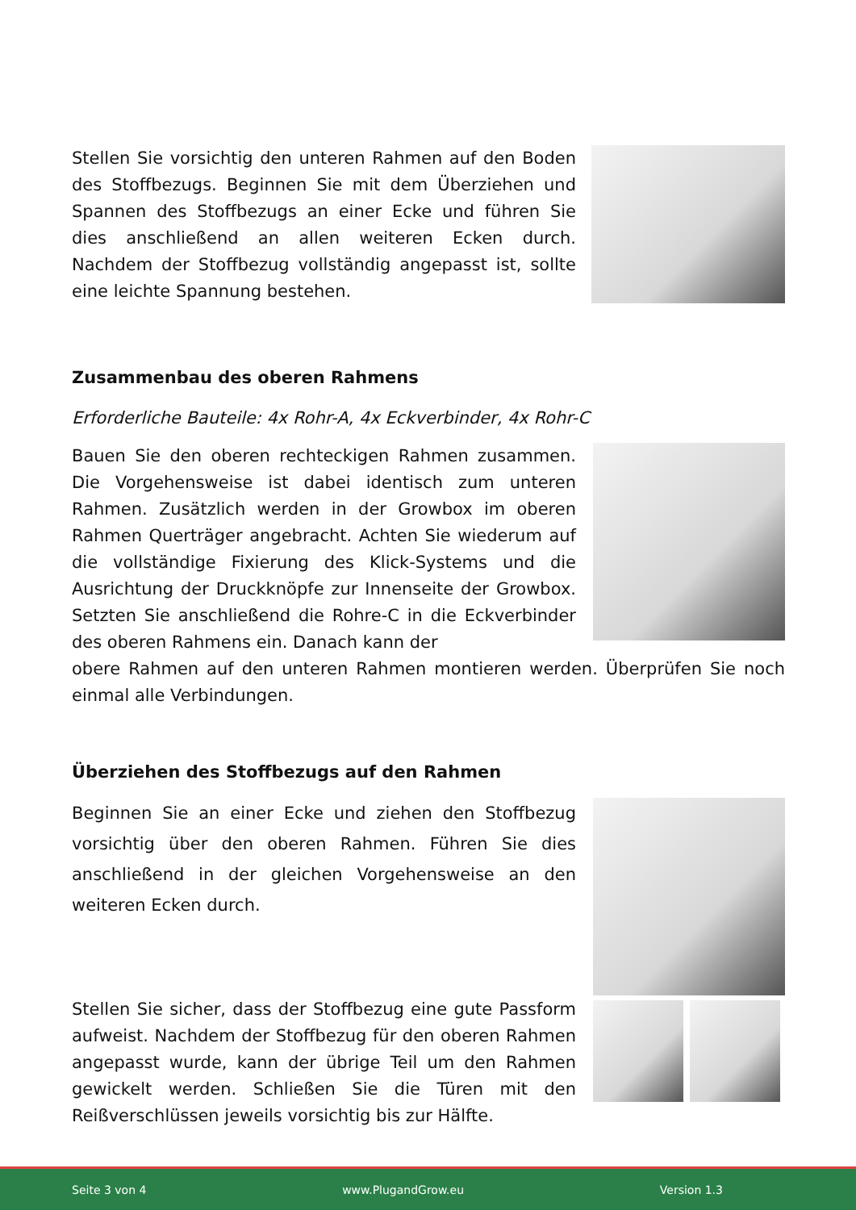Stellen Sie vorsichtig den unteren Rahmen auf den Boden des Stoffbezugs. Beginnen Sie mit dem Überziehen und Spannen des Stoffbezugs an einer Ecke und führen Sie dies anschließend an allen weiteren Ecken durch. Nachdem der Stoffbezug vollständig angepasst ist, sollte eine leichte Spannung bestehen.
Zusammenbau des oberen Rahmens
Erforderliche Bauteile: 4x Rohr-A, 4x Eckverbinder, 4x Rohr-C
Bauen Sie den oberen rechteckigen Rahmen zusammen. Die Vorgehensweise ist dabei identisch zum unteren Rahmen. Zusätzlich werden in der Growbox im oberen Rahmen Querträger angebracht. Achten Sie wiederum auf die vollständige Fixierung des Klick-Systems und die Ausrichtung der Druckknöpfe zur Innenseite der Growbox. Setzten Sie anschließend die Rohre-C in die Eckverbinder des oberen Rahmens ein. Danach kann der
obere Rahmen auf den unteren Rahmen montieren werden. Überprüfen Sie noch einmal alle Verbindungen.
Überziehen des Stoffbezugs auf den Rahmen
Beginnen Sie an einer Ecke und ziehen den Stoffbezug vorsichtig über den oberen Rahmen. Führen Sie dies anschließend in der gleichen Vorgehensweise an den weiteren Ecken durch.
Stellen Sie sicher, dass der Stoffbezug eine gute Passform aufweist. Nachdem der Stoffbezug für den oberen Rahmen angepasst wurde, kann der übrige Teil um den Rahmen gewickelt werden. Schließen Sie die Türen mit den Reißverschlüssen jeweils vorsichtig bis zur Hälfte.
Seite 3 von 4 www.PlugandGrow.eu Version 1.3